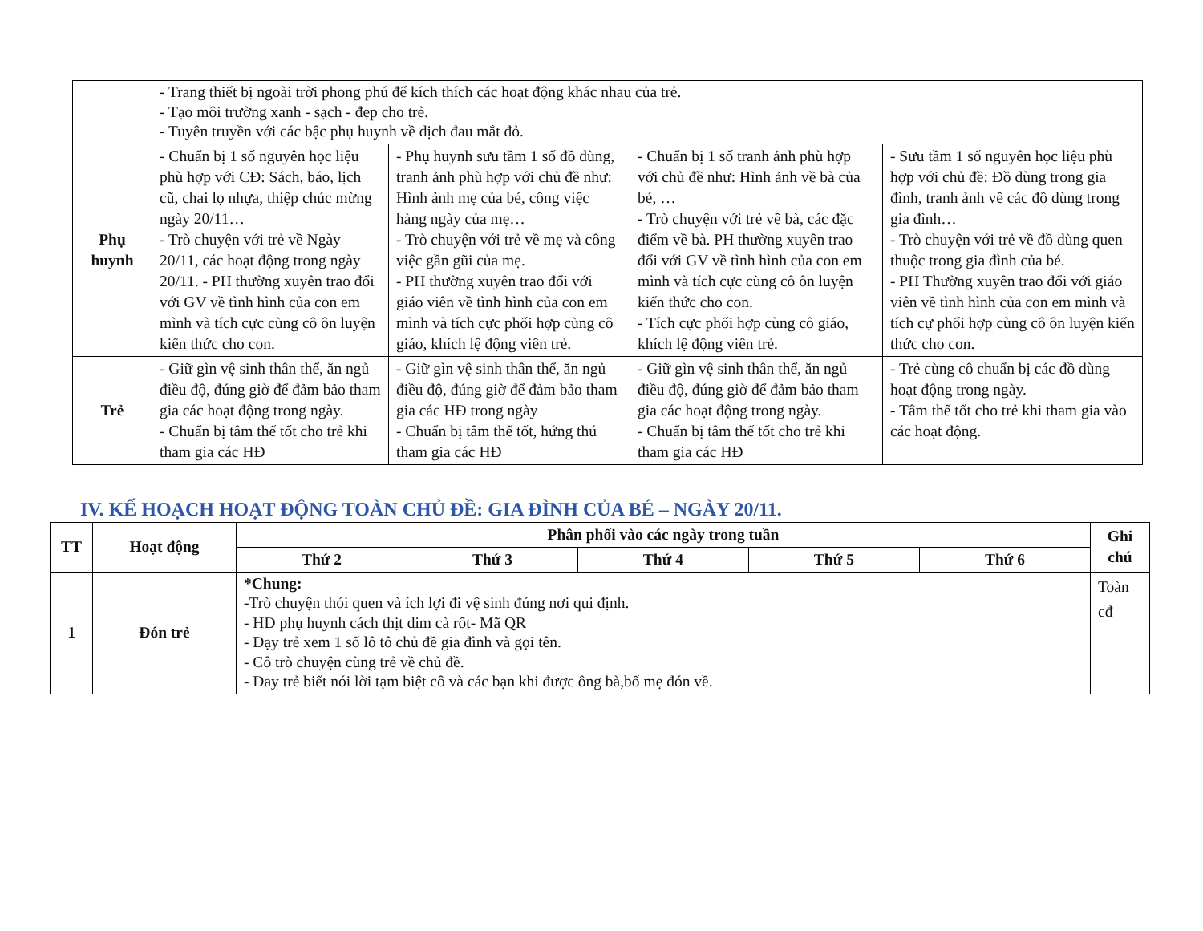| | - Trang thiết bị ngoài trời phong phú để kích thích các hoạt động khác nhau của trẻ. - Tạo môi trường xanh - sạch - đẹp cho trẻ. - Tuyên truyền với các bậc phụ huynh về dịch đau mắt đỏ. | | | |
| Phụ huynh | - Chuẩn bị 1 số nguyên học liệu phù hợp với CĐ: Sách, báo, lịch cũ, chai lọ nhựa, thiệp chúc mừng ngày 20/11… - Trò chuyện với trẻ về Ngày 20/11, các hoạt động trong ngày 20/11. - PH thường xuyên trao đổi với GV về tình hình của con em mình và tích cực cùng cô ôn luyện kiến thức cho con. | - Phụ huynh sưu tầm 1 số đồ dùng, tranh ảnh phù hợp với chủ đề như: Hình ảnh mẹ của bé, công việc hàng ngày của mẹ… - Trò chuyện với trẻ về mẹ và công việc gần gũi của mẹ. - PH thường xuyên trao đổi với giáo viên về tình hình của con em mình và tích cực phối hợp cùng cô giáo, khích lệ động viên trẻ. | - Chuẩn bị 1 số tranh ảnh phù hợp với chủ đề như: Hình ảnh về bà của bé, … - Trò chuyện với trẻ về bà, các đặc điểm về bà. PH thường xuyên trao đổi với GV về tình hình của con em mình và tích cực cùng cô ôn luyện kiến thức cho con. - Tích cực phối hợp cùng cô giáo, khích lệ động viên trẻ. | - Sưu tầm 1 số nguyên học liệu phù hợp với chủ đề: Đồ dùng trong gia đình, tranh ảnh về các đồ dùng trong gia đình… - Trò chuyện với trẻ về đồ dùng quen thuộc trong gia đình của bé. - PH Thường xuyên trao đổi với giáo viên về tình hình của con em mình và tích cự phối hợp cùng cô ôn luyện kiến thức cho con. |
| Trẻ | - Giữ gìn vệ sinh thân thể, ăn ngủ điều độ, đúng giờ để đảm bảo tham gia các hoạt động trong ngày. - Chuẩn bị tâm thế tốt cho trẻ khi tham gia các HĐ | - Giữ gìn vệ sinh thân thể, ăn ngủ điều độ, đúng giờ để đảm bảo tham gia các HĐ trong ngày - Chuẩn bị tâm thế tốt, hứng thú tham gia các HĐ | - Giữ gìn vệ sinh thân thể, ăn ngủ điều độ, đúng giờ để đảm bảo tham gia các hoạt động trong ngày. - Chuẩn bị tâm thế tốt cho trẻ khi tham gia các HĐ | - Trẻ cùng cô chuẩn bị các đồ dùng hoạt động trong ngày. - Tâm thế tốt cho trẻ khi tham gia vào các hoạt động. |
IV. KẾ HOẠCH HOẠT ĐỘNG TOÀN CHỦ ĐỀ: GIA ĐÌNH CỦA BÉ – NGÀY 20/11.
| TT | Hoạt động | Phân phối vào các ngày trong tuần | | | | | Ghi chú |
| --- | --- | --- | --- | --- | --- | --- | --- |
| | | Thứ 2 | Thứ 3 | Thứ 4 | Thứ 5 | Thứ 6 | |
| 1 | Đón trẻ | *Chung: -Trò chuyện thói quen và ích lợi đi vệ sinh đúng nơi qui định. - HD phụ huynh cách thịt dim cà rốt- Mã QR - Dạy trẻ xem 1 số lô tô chủ đề gia đình và gọi tên. - Cô trò chuyện cùng trẻ về chủ đề. - Day trẻ biết nói lời tạm biệt cô và các bạn khi được ông bà,bố mẹ đón về. | | | | | Toàn cđ |